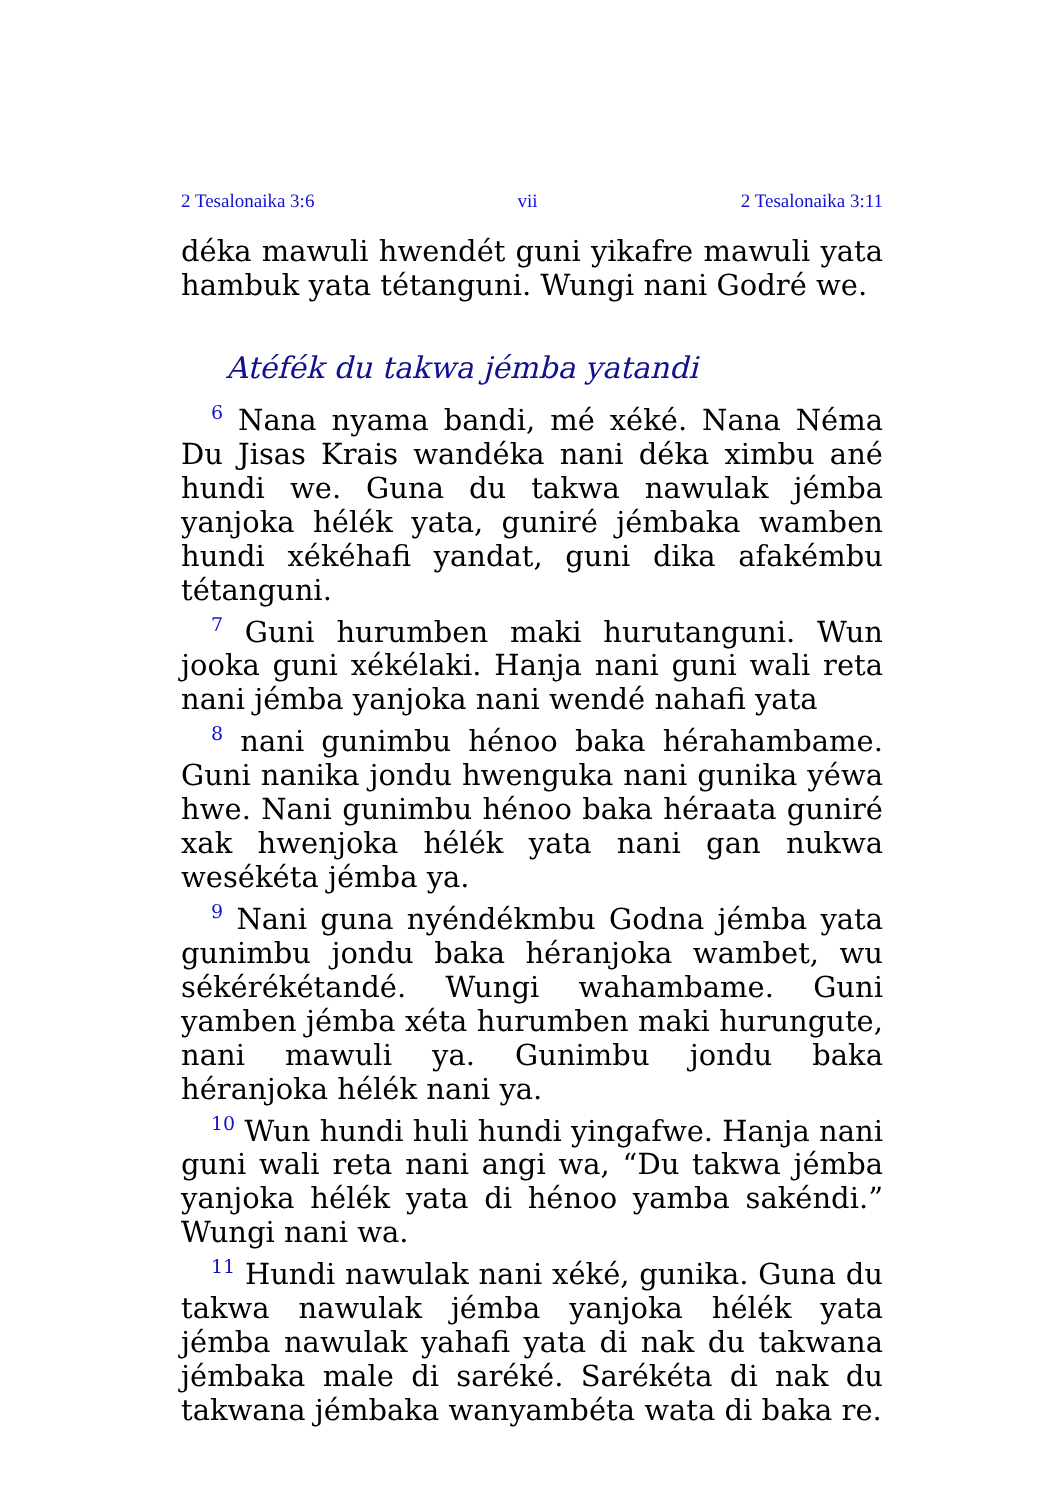2 Tesalonaika 3:6 vii 2 Tesalonaika 3:11
déka mawuli hwendét guni yikafre mawuli yata hambuk yata tétanguni. Wungi nani Godré we.
Atéfék du takwa jémba yatandi
<sup>6</sup> Nana nyama bandi, mé xéké. Nana Néma Du Jisas Krais wandéka nani déka ximbu ané hundi we. Guna du takwa nawulak jémba yanjoka hélék yata, guniré jémbaka wamben hundi xékéhafi yandat, guni dika afakémbu tétanguni.
<sup>7</sup> Guni hurumben maki hurutanguni. Wun jooka guni xékélaki. Hanja nani guni wali reta nani jémba yanjoka nani wendé nahafi yata
<sup>8</sup> nani gunimbu hénoo baka hérahambame. Guni nanika jondu hwenguka nani gunika yéwa hwe. Nani gunimbu hénoo baka héraata guniré xak hwenjoka hélék yata nani gan nukwa wesékéta jémba ya.
<sup>9</sup> Nani guna nyéndékmbu Godna jémba yata gunimbu jondu baka héranjoka wambet, wu sékérékétandé. Wungi wahambame. Guni yamben jémba xéta hurumben maki hurungute, nani mawuli ya. Gunimbu jondu baka héranjoka hélék nani ya.
<sup>10</sup> Wun hundi huli hundi yingafwe. Hanja nani guni wali reta nani angi wa, “Du takwa jémba yanjoka hélék yata di hénoo yamba sakéndi.” Wungi nani wa.
<sup>11</sup> Hundi nawulak nani xéké, gunika. Guna du takwa nawulak jémba yanjoka hélék yata jémba nawulak yahafi yata di nak du takwana jémbaka male di saréké. Sarékéta di nak du takwana jémbaka wanyambéta wata di baka re.